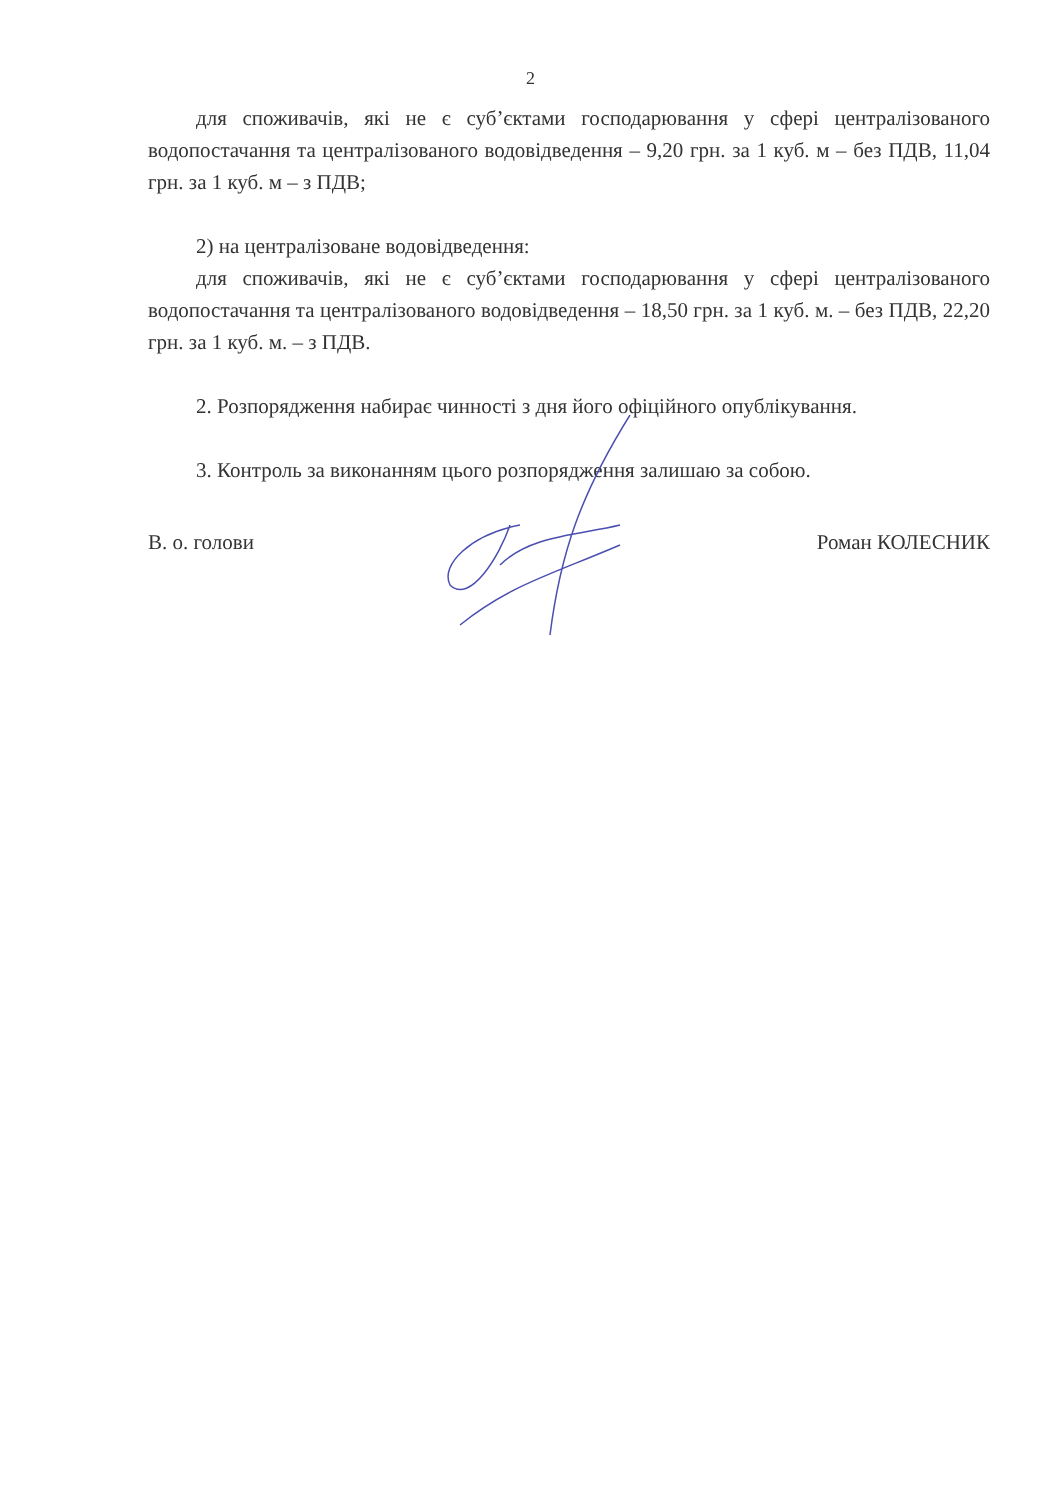2
для споживачів, які не є суб’єктами господарювання у сфері централізованого водопостачання та централізованого водовідведення – 9,20 грн. за 1 куб. м – без ПДВ, 11,04 грн. за 1 куб. м – з ПДВ;
2) на централізоване водовідведення:
для споживачів, які не є суб’єктами господарювання у сфері централізованого водопостачання та централізованого водовідведення – 18,50 грн. за 1 куб. м. – без ПДВ, 22,20 грн. за 1 куб. м. – з ПДВ.
2. Розпорядження набирає чинності з дня його офіційного опублікування.
3. Контроль за виконанням цього розпорядження залишаю за собою.
В. о. голови Роман КОЛЕСНИК